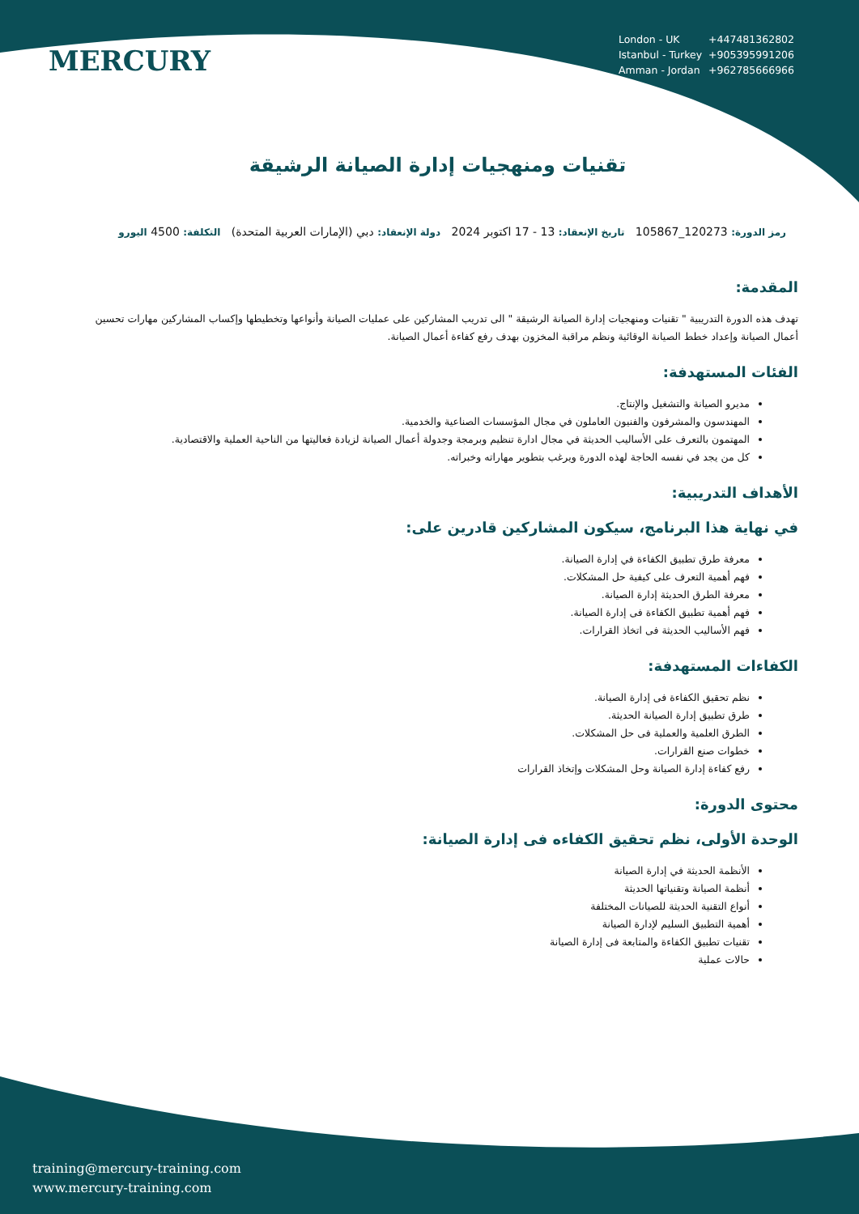MERCURY
| London - UK | +447481362802 |
| Istanbul - Turkey | +905395991206 |
| Amman - Jordan | +962785666966 |
تقنيات ومنهجيات إدارة الصيانة الرشيقة
رمز الدورة: 120273_105867 تاريخ الإنعقاد: 13 - 17 اكتوبر 2024 دولة الإنعقاد: دبي (الإمارات العربية المتحدة) التكلفة: 4500 اليورو
المقدمة:
تهدف هذه الدورة التدريبية " تقنيات ومنهجيات إدارة الصيانة الرشيقة " الى تدريب المشاركين على عمليات الصيانة وأنواعها وتخطيطها وإكساب المشاركين مهارات تحسين أعمال الصيانة وإعداد خطط الصيانة الوقائية ونظم مراقبة المخزون بهدف رفع كفاءة أعمال الصيانة.
الفئات المستهدفة:
مديرو الصيانة والتشغيل والإنتاج.
المهندسون والمشرفون والفنيون العاملون في مجال المؤسسات الصناعية والخدمية.
المهتمون بالتعرف على الأساليب الحديثة في مجال ادارة تنظيم وبرمجة وجدولة أعمال الصيانة لزيادة فعاليتها من الناحية العملية والاقتصادية.
كل من يجد في نفسه الحاجة لهذه الدورة ويرغب بتطوير مهاراته وخبراته.
الأهداف التدريبية:
في نهاية هذا البرنامج، سيكون المشاركين قادرين على:
معرفة طرق تطبيق الكفاءة في إدارة الصيانة.
فهم أهمية التعرف على كيفية حل المشكلات.
معرفة الطرق الحديثة إدارة الصيانة.
فهم أهمية تطبيق الكفاءة فى إدارة الصيانة.
فهم الأساليب الحديثة فى اتخاذ القرارات.
الكفاءات المستهدفة:
نظم تحقيق الكفاءة فى إدارة الصيانة.
طرق تطبيق إدارة الصيانة الحديثة.
الطرق العلمية والعملية فى حل المشكلات.
خطوات صنع القرارات.
رفع كفاءة إدارة الصيانة وحل المشكلات وإتخاذ القرارات
محتوى الدورة:
الوحدة الأولى، نظم تحقيق الكفاءه فى إدارة الصيانة:
الأنظمة الحديثة في إدارة الصيانة
أنظمة الصيانة وتقنياتها الحديثة
أنواع التقنية الحديثة للصيانات المختلفة
أهمية التطبيق السليم لإدارة الصيانة
تقنيات تطبيق الكفاءة والمتابعة فى إدارة الصيانة
حالات عملية
training@mercury-training.com
www.mercury-training.com